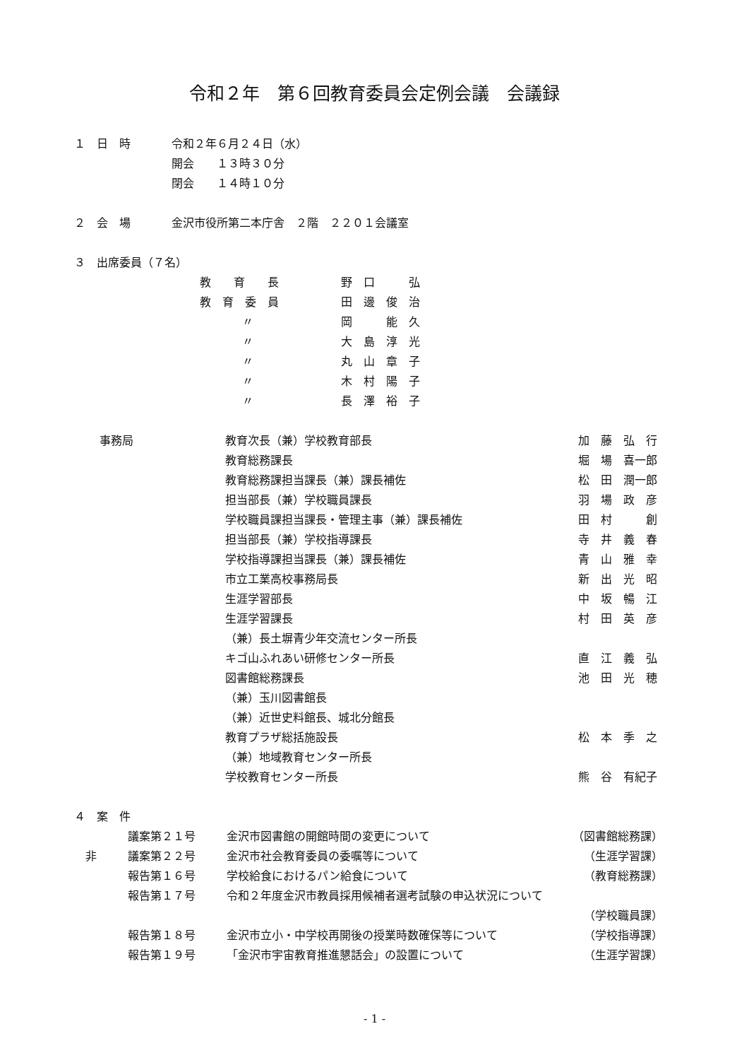令和２年　第６回教育委員会定例会議　会議録
| １ 日 時 | 令和２年６月２４日（水） 開会 １３時３０分 閉会 １４時１０分 |
| ２ 会 場 | 金沢市役所第二本庁舎 ２階 ２２０１会議室 |
３　出席委員（７名）
| 教 育 長 | 野 口 弘 |
| 教 育 委 員 | 田 邊 俊 治 |
| 〃 | 岡 能 久 |
| 〃 | 大 島 淳 光 |
| 〃 | 丸 山 章 子 |
| 〃 | 木 村 陽 子 |
| 〃 | 長 澤 裕 子 |
| 事務局 | 教育次長（兼）学校教育部長 | 加 藤 弘 行 |
| | 教育総務課長 | 堀 場 喜一郎 |
| | 教育総務課担当課長（兼）課長補佐 | 松 田 潤一郎 |
| | 担当部長（兼）学校職員課長 | 羽 場 政 彦 |
| | 学校職員課担当課長・管理主事（兼）課長補佐 | 田 村 創 |
| | 担当部長（兼）学校指導課長 | 寺 井 義 春 |
| | 学校指導課担当課長（兼）課長補佐 | 青 山 雅 幸 |
| | 市立工業高校事務局長 | 新 出 光 昭 |
| | 生涯学習部長 | 中 坂 暢 江 |
| | 生涯学習課長 （兼）長土塀青少年交流センター所長 | 村 田 英 彦 |
| | キゴ山ふれあい研修センター所長 | 直 江 義 弘 |
| | 図書館総務課長 （兼）玉川図書館長 （兼）近世史料館長、城北分館長 | 池 田 光 穂 |
| | 教育プラザ総括施設長 （兼）地域教育センター所長 | 松 本 季 之 |
| | 学校教育センター所長 | 熊 谷 有紀子 |
４　案　件
| | 議案第２１号 | 金沢市図書館の開館時間の変更について | （図書館総務課） |
| 非 | 議案第２２号 | 金沢市社会教育委員の委嘱等について | （生涯学習課） |
| | 報告第１６号 | 学校給食におけるパン給食について | （教育総務課） |
| | 報告第１７号 | 令和２年度金沢市教員採用候補者選考試験の申込状況について | |
| | | | （学校職員課） |
| | 報告第１８号 | 金沢市立小・中学校再開後の授業時数確保等について | （学校指導課） |
| | 報告第１９号 | 「金沢市宇宙教育推進懇話会」の設置について | （生涯学習課） |
- 1 -